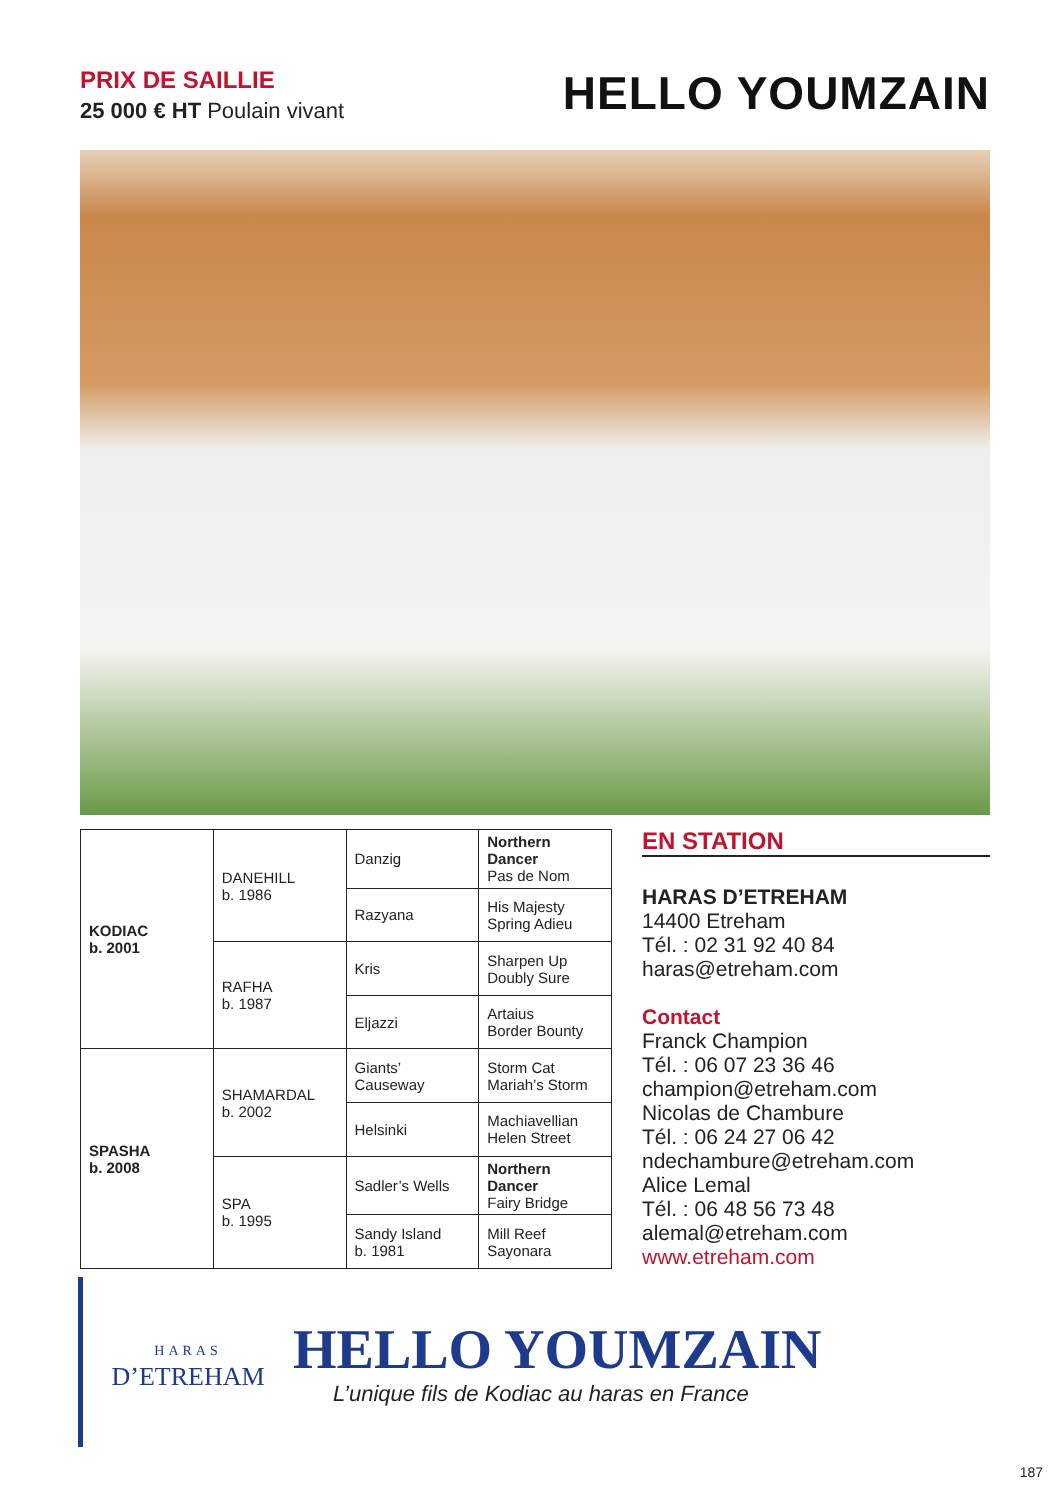PRIX DE SAILLIE
25 000 € HT Poulain vivant
HELLO YOUMZAIN
| KODIAC b. 2001 | DANEHILL b. 1986 | Danzig | Northern Dancer Pas de Nom |
| | | Razyana | His Majesty Spring Adieu |
| | RAFHA b. 1987 | Kris | Sharpen Up Doubly Sure |
| | | Eljazzi | Artaius Border Bounty |
| SPASHA b. 2008 | SHAMARDAL b. 2002 | Giants’ Causeway | Storm Cat Mariah’s Storm |
| | | Helsinki | Machiavellian Helen Street |
| | SPA b. 1995 | Sadler’s Wells | Northern Dancer Fairy Bridge |
| | | Sandy Island b. 1981 | Mill Reef Sayonara |
EN STATION
HARAS D’ETREHAM
14400 Etreham
Tél. : 02 31 92 40 84
haras@etreham.com
Contact
Franck Champion
Tél. : 06 07 23 36 46
champion@etreham.com
Nicolas de Chambure
Tél. : 06 24 27 06 42
ndechambure@etreham.com
Alice Lemal
Tél. : 06 48 56 73 48
alemal@etreham.com
www.etreham.com
HARAS
D’ETREHAM
HELLO YOUMZAIN
L’unique fils de Kodiac au haras en France
187